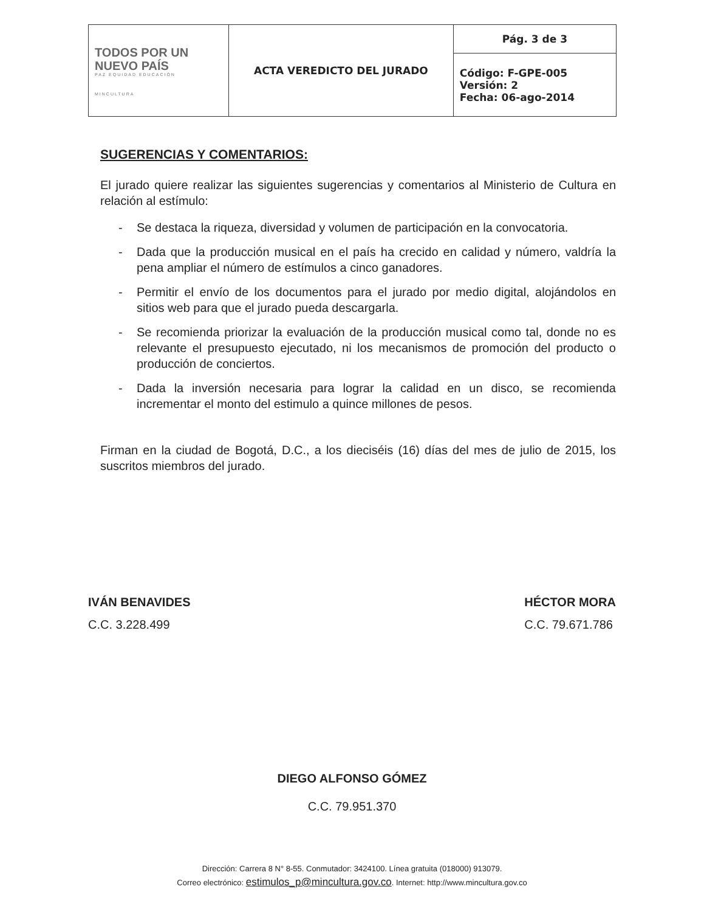| TODOS POR UN NUEVO PAÍS PAZ EQUIDAD EDUCACIÓN MINCULTURA | ACTA VEREDICTO DEL JURADO | Pág. 3 de 3 |
| | | Código: F-GPE-005 Versión: 2 Fecha: 06-ago-2014 |
SUGERENCIAS Y COMENTARIOS:
El jurado quiere realizar las siguientes sugerencias y comentarios al Ministerio de Cultura en relación al estímulo:
- Se destaca la riqueza, diversidad y volumen de participación en la convocatoria.
- Dada que la producción musical en el país ha crecido en calidad y número, valdría la pena ampliar el número de estímulos a cinco ganadores.
- Permitir el envío de los documentos para el jurado por medio digital, alojándolos en sitios web para que el jurado pueda descargarla.
- Se recomienda priorizar la evaluación de la producción musical como tal, donde no es relevante el presupuesto ejecutado, ni los mecanismos de promoción del producto o producción de conciertos.
- Dada la inversión necesaria para lograr la calidad en un disco, se recomienda incrementar el monto del estimulo a quince millones de pesos.
Firman en la ciudad de Bogotá, D.C., a los dieciséis (16) días del mes de julio de 2015, los suscritos miembros del jurado.
IVÁN BENAVIDES
C.C. 3.228.499
HÉCTOR MORA
C.C. 79.671.786
DIEGO ALFONSO GÓMEZ
C.C. 79.951.370
Dirección: Carrera 8 N° 8-55. Conmutador: 3424100. Línea gratuita (018000) 913079.
Correo electrónico: estimulos_p@mincultura.gov.co. Internet: http://www.mincultura.gov.co